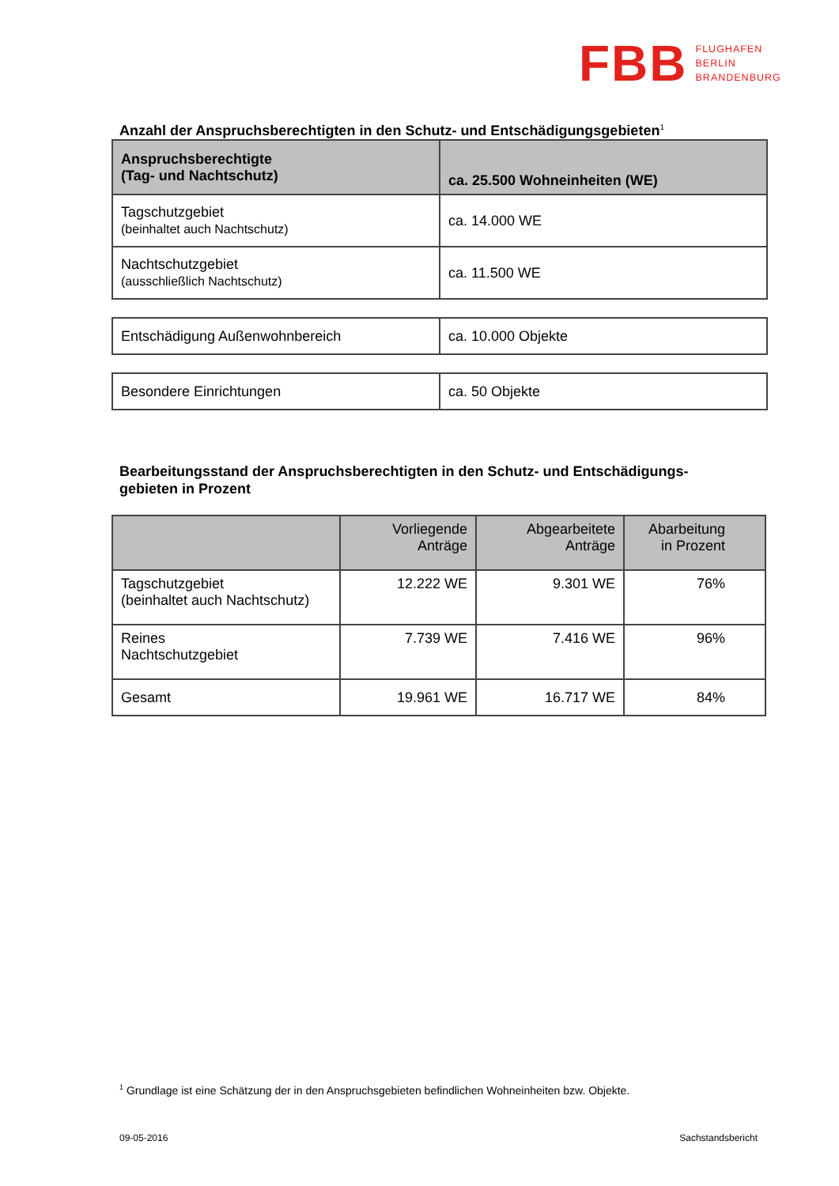FBB FLUGHAFEN
BERLIN
BRANDENBURG
Anzahl der Anspruchsberechtigten in den Schutz- und Entschädigungsgebieten<sup>1</sup>
| Anspruchsberechtigte (Tag- und Nachtschutz) | ca. 25.500 Wohneinheiten (WE) |
| --- | --- |
| Tagschutzgebiet (beinhaltet auch Nachtschutz) | ca. 14.000 WE |
| Nachtschutzgebiet (ausschließlich Nachtschutz) | ca. 11.500 WE |
| Entschädigung Außenwohnbereich | ca. 10.000 Objekte |
| Besondere Einrichtungen | ca. 50 Objekte |
Bearbeitungsstand der Anspruchsberechtigten in den Schutz- und Entschädigungs-
gebieten in Prozent
| | Vorliegende Anträge | Abgearbeitete Anträge | Abarbeitung in Prozent |
| --- | --- | --- | --- |
| Tagschutzgebiet (beinhaltet auch Nachtschutz) | 12.222 WE | 9.301 WE | 76% |
| Reines Nachtschutzgebiet | 7.739 WE | 7.416 WE | 96% |
| Gesamt | 19.961 WE | 16.717 WE | 84% |
<sup>1</sup> Grundlage ist eine Schätzung der in den Anspruchsgebieten befindlichen Wohneinheiten bzw. Objekte.
09-05-2016 Sachstandsbericht